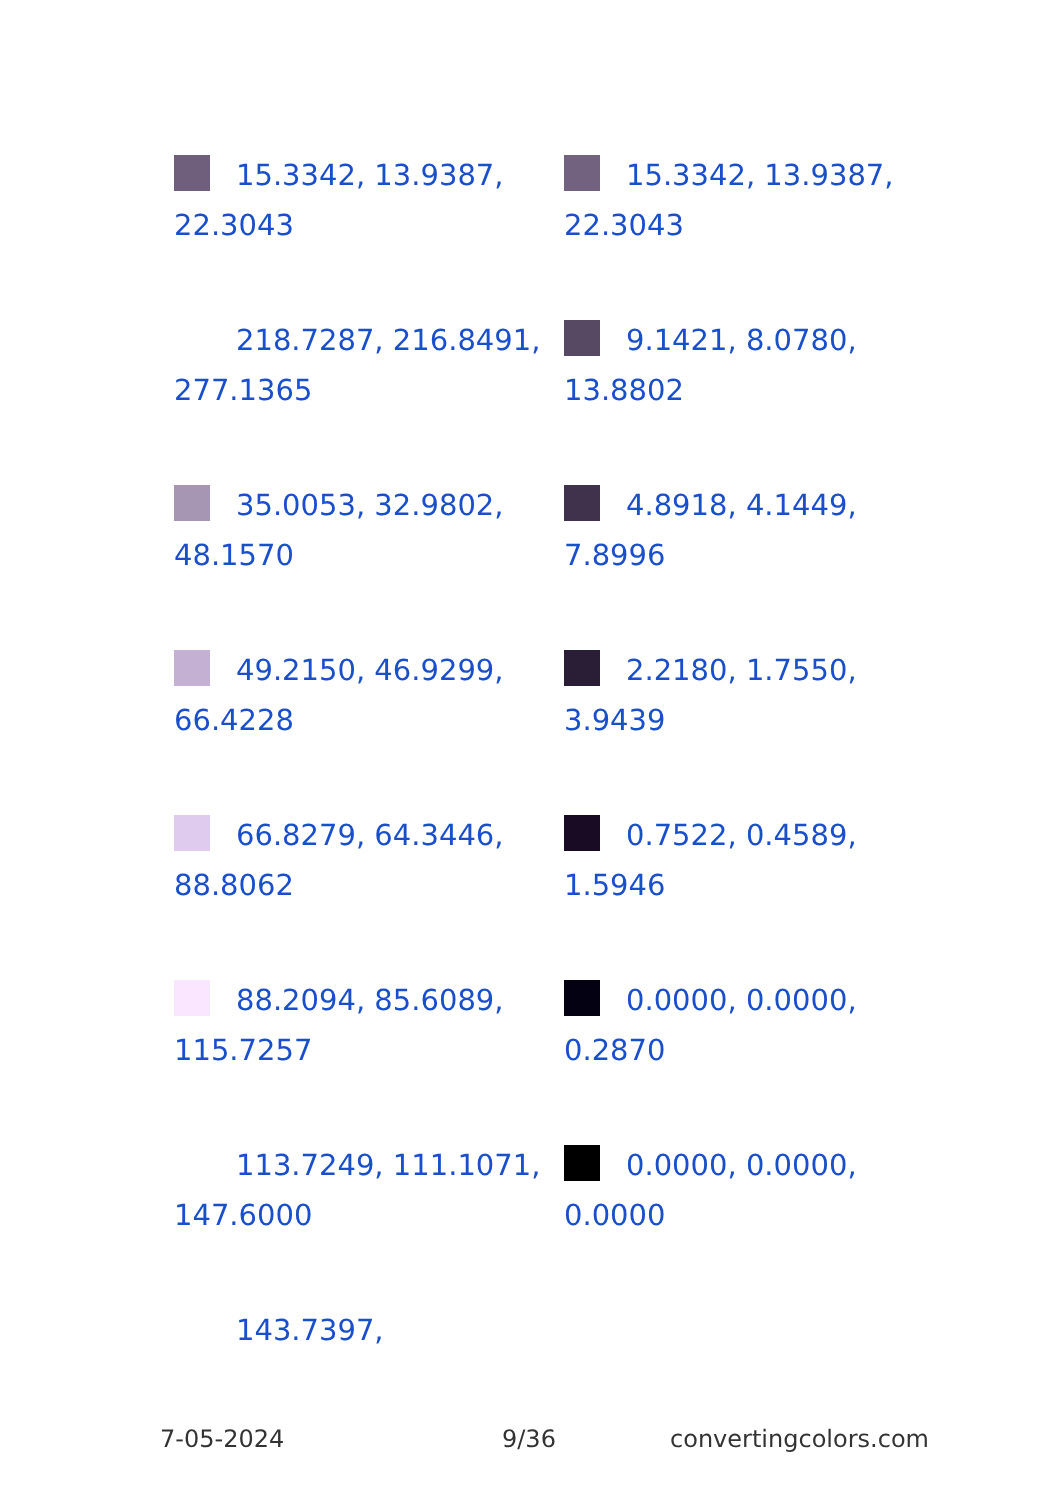15.3342, 13.9387, 22.3043
15.3342, 13.9387, 22.3043
218.7287, 216.8491, 277.1365
9.1421, 8.0780, 13.8802
35.0053, 32.9802, 48.1570
4.8918, 4.1449, 7.8996
49.2150, 46.9299, 66.4228
2.2180, 1.7550, 3.9439
66.8279, 64.3446, 88.8062
0.7522, 0.4589, 1.5946
88.2094, 85.6089, 115.7257
0.0000, 0.0000, 0.2870
113.7249, 111.1071, 147.6000
0.0000, 0.0000, 0.0000
143.7397,
7-05-2024 9/36 convertingcolors.com